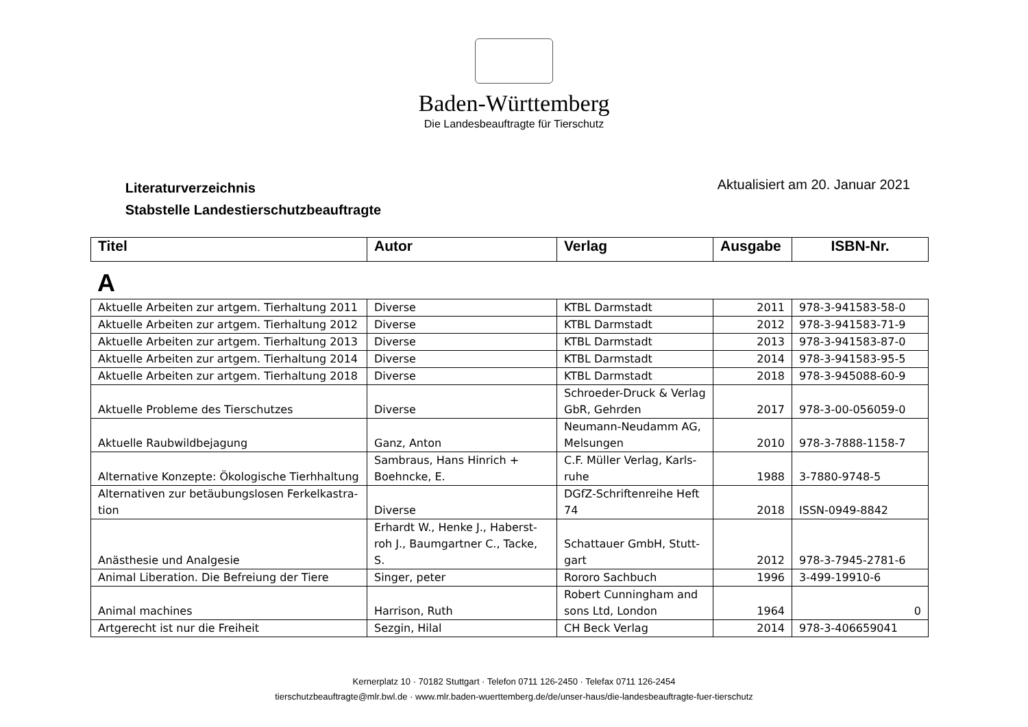Baden-Württemberg
Die Landesbeauftragte für Tierschutz
Literaturverzeichnis
Stabstelle Landestierschutzbeauftragte
Aktualisiert am 20. Januar 2021
| Titel | Autor | Verlag | Ausgabe | ISBN-Nr. |
| --- | --- | --- | --- | --- |
A
| Aktuelle Arbeiten zur artgem. Tierhaltung 2011 | Diverse | KTBL Darmstadt | 2011 | 978-3-941583-58-0 |
| Aktuelle Arbeiten zur artgem. Tierhaltung 2012 | Diverse | KTBL Darmstadt | 2012 | 978-3-941583-71-9 |
| Aktuelle Arbeiten zur artgem. Tierhaltung 2013 | Diverse | KTBL Darmstadt | 2013 | 978-3-941583-87-0 |
| Aktuelle Arbeiten zur artgem. Tierhaltung 2014 | Diverse | KTBL Darmstadt | 2014 | 978-3-941583-95-5 |
| Aktuelle Arbeiten zur artgem. Tierhaltung 2018 | Diverse | KTBL Darmstadt | 2018 | 978-3-945088-60-9 |
| Aktuelle Probleme des Tierschutzes | Diverse | Schroeder-Druck & Verlag GbR, Gehrden | 2017 | 978-3-00-056059-0 |
| Aktuelle Raubwildbejagung | Ganz, Anton | Neumann-Neudamm AG, Melsungen | 2010 | 978-3-7888-1158-7 |
| Alternative Konzepte: Ökologische Tierhhaltung | Sambraus, Hans Hinrich + Boehncke, E. | C.F. Müller Verlag, Karls-ruhe | 1988 | 3-7880-9748-5 |
| Alternativen zur betäubungslosen Ferkelkastra-tion | Diverse | DGfZ-Schriftenreihe Heft 74 | 2018 | ISSN-0949-8842 |
| Anästhesie und Analgesie | Erhardt W., Henke J., Haberst-roh J., Baumgartner C., Tacke, S. | Schattauer GmbH, Stutt-gart | 2012 | 978-3-7945-2781-6 |
| Animal Liberation. Die Befreiung der Tiere | Singer, peter | Rororo Sachbuch | 1996 | 3-499-19910-6 |
| Animal machines | Harrison, Ruth | Robert Cunningham and sons Ltd, London | 1964 | 0 |
| Artgerecht ist nur die Freiheit | Sezgin, Hilal | CH Beck Verlag | 2014 | 978-3-406659041 |
Kernerplatz 10 · 70182 Stuttgart · Telefon 0711 126-2450 · Telefax 0711 126-2454
tierschutzbeauftragte@mlr.bwl.de · www.mlr.baden-wuerttemberg.de/de/unser-haus/die-landesbeauftragte-fuer-tierschutz